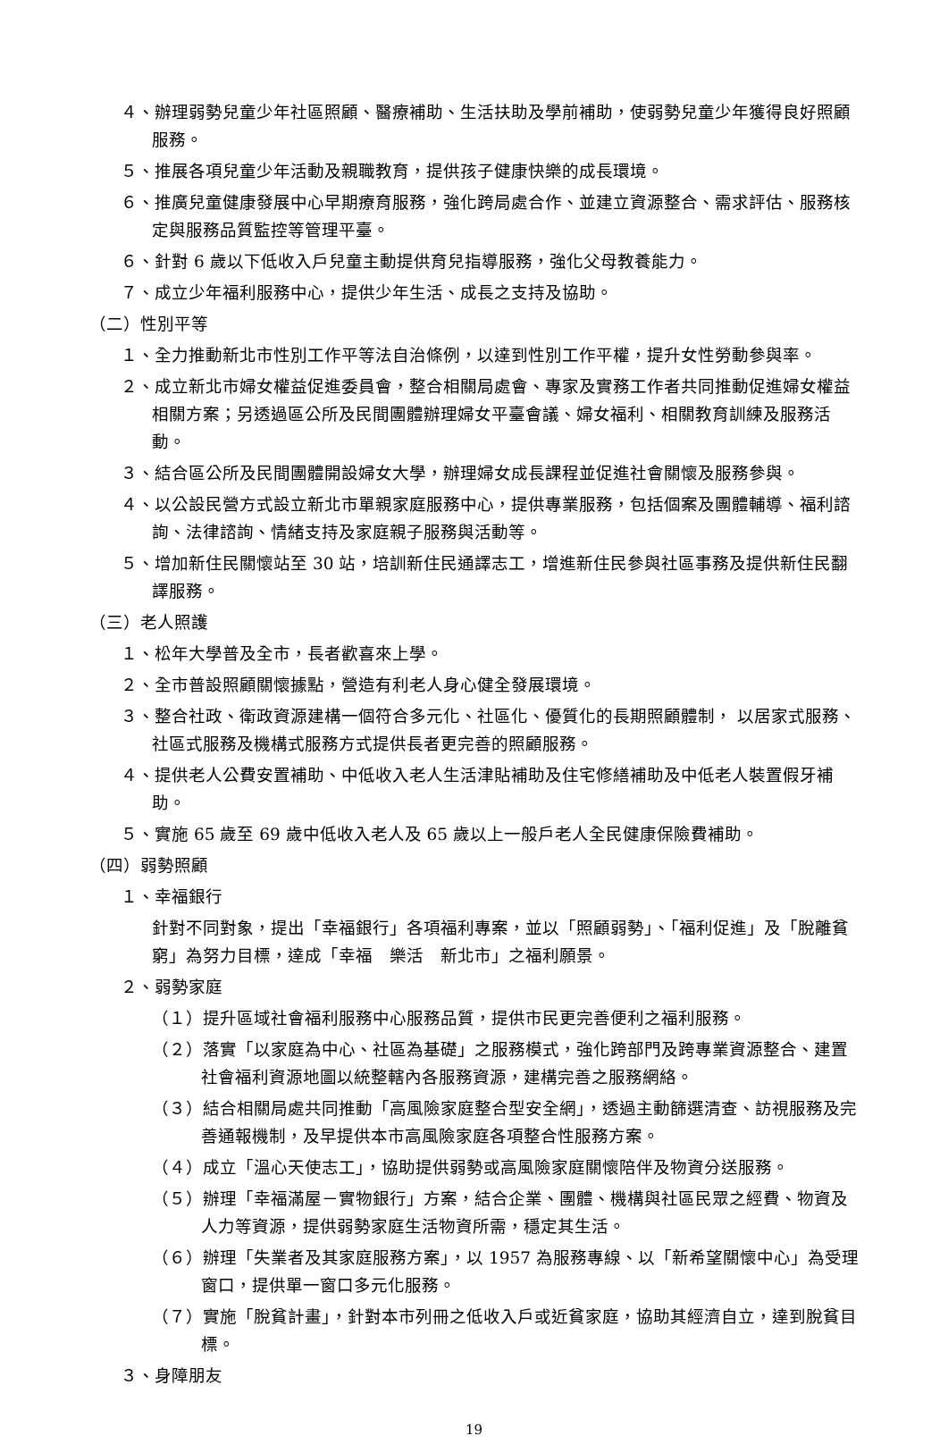４、辦理弱勢兒童少年社區照顧、醫療補助、生活扶助及學前補助，使弱勢兒童少年獲得良好照顧服務。
５、推展各項兒童少年活動及親職教育，提供孩子健康快樂的成長環境。
６、推廣兒童健康發展中心早期療育服務，強化跨局處合作、並建立資源整合、需求評估、服務核定與服務品質監控等管理平臺。
６、針對 6 歲以下低收入戶兒童主動提供育兒指導服務，強化父母教養能力。
７、成立少年福利服務中心，提供少年生活、成長之支持及協助。
（二）性別平等
１、全力推動新北市性別工作平等法自治條例，以達到性別工作平權，提升女性勞動參與率。
２、成立新北市婦女權益促進委員會，整合相關局處會、專家及實務工作者共同推動促進婦女權益相關方案；另透過區公所及民間團體辦理婦女平臺會議、婦女福利、相關教育訓練及服務活動。
３、結合區公所及民間團體開設婦女大學，辦理婦女成長課程並促進社會關懷及服務參與。
４、以公設民營方式設立新北市單親家庭服務中心，提供專業服務，包括個案及團體輔導、福利諮詢、法律諮詢、情緒支持及家庭親子服務與活動等。
５、增加新住民關懷站至 30 站，培訓新住民通譯志工，增進新住民參與社區事務及提供新住民翻譯服務。
（三）老人照護
１、松年大學普及全市，長者歡喜來上學。
２、全市普設照顧關懷據點，營造有利老人身心健全發展環境。
３、整合社政、衛政資源建構一個符合多元化、社區化、優質化的長期照顧體制， 以居家式服務、社區式服務及機構式服務方式提供長者更完善的照顧服務。
４、提供老人公費安置補助、中低收入老人生活津貼補助及住宅修繕補助及中低老人裝置假牙補助。
５、實施 65 歲至 69 歲中低收入老人及 65 歲以上一般戶老人全民健康保險費補助。
（四）弱勢照顧
１、幸福銀行
針對不同對象，提出「幸福銀行」各項福利專案，並以「照顧弱勢」、「福利促進」及「脫離貧窮」為努力目標，達成「幸福　樂活　新北市」之福利願景。
２、弱勢家庭
（１）提升區域社會福利服務中心服務品質，提供市民更完善便利之福利服務。
（２）落實「以家庭為中心、社區為基礎」之服務模式，強化跨部門及跨專業資源整合、建置社會福利資源地圖以統整轄內各服務資源，建構完善之服務網絡。
（３）結合相關局處共同推動「高風險家庭整合型安全網」，透過主動篩選清查、訪視服務及完善通報機制，及早提供本市高風險家庭各項整合性服務方案。
（４）成立「溫心天使志工」，協助提供弱勢或高風險家庭關懷陪伴及物資分送服務。
（５）辦理「幸福滿屋－實物銀行」方案，結合企業、團體、機構與社區民眾之經費、物資及人力等資源，提供弱勢家庭生活物資所需，穩定其生活。
（６）辦理「失業者及其家庭服務方案」，以 1957 為服務專線、以「新希望關懷中心」為受理窗口，提供單一窗口多元化服務。
（７）實施「脫貧計畫」，針對本市列冊之低收入戶或近貧家庭，協助其經濟自立，達到脫貧目標。
３、身障朋友
19